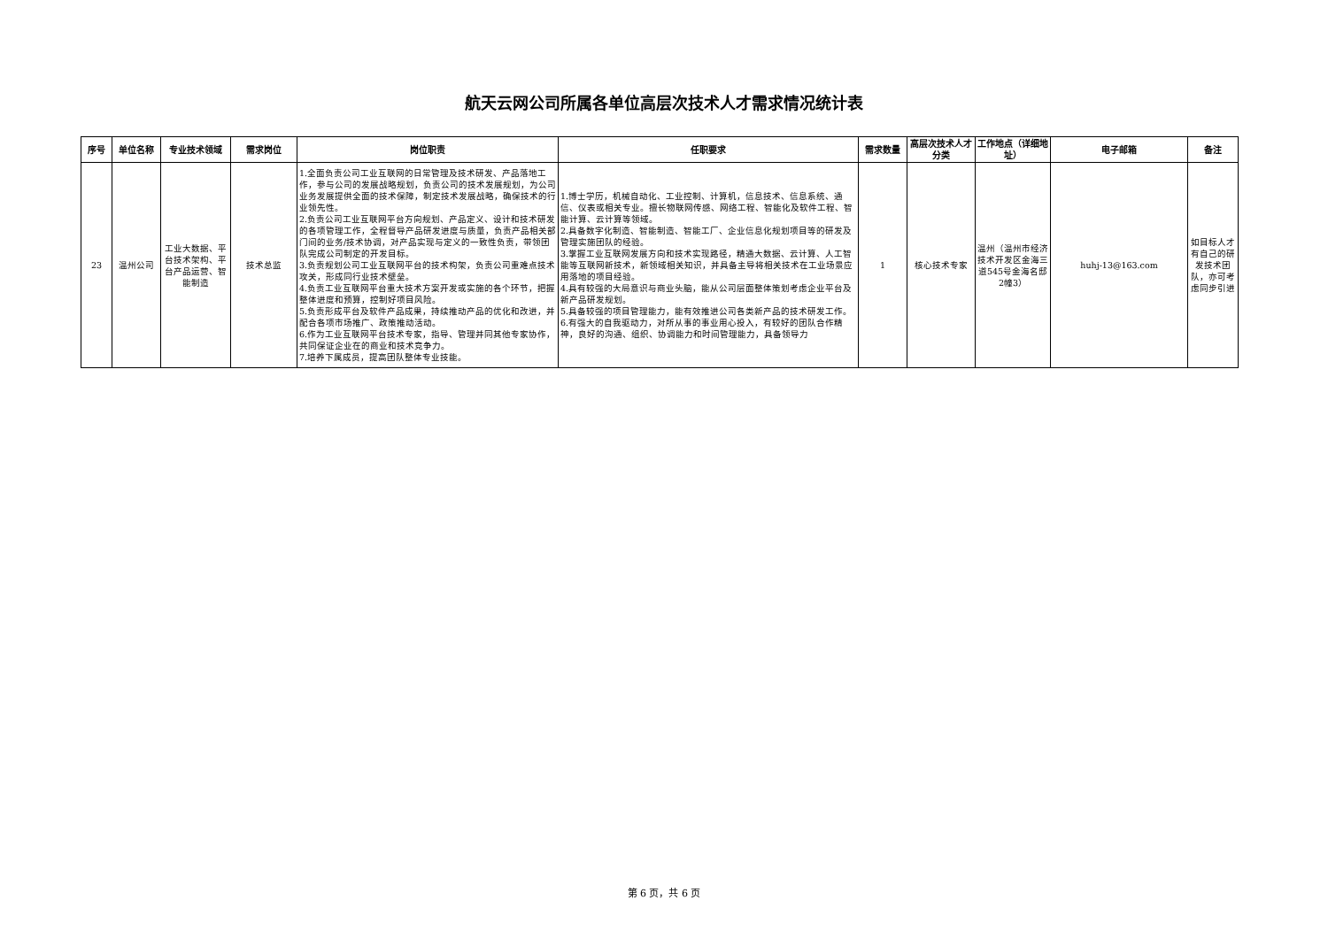航天云网公司所属各单位高层次技术人才需求情况统计表
| 序号 | 单位名称 | 专业技术领域 | 需求岗位 | 岗位职责 | 任职要求 | 需求数量 | 高层次技术人才分类 | 工作地点（详细地址） | 电子邮箱 | 备注 |
| --- | --- | --- | --- | --- | --- | --- | --- | --- | --- | --- |
| 23 | 温州公司 | 工业大数据、平台技术架构、平台产品运营、智能制造 | 技术总监 | 1.全面负责公司工业互联网的日常管理及技术研发、产品落地工作，参与公司的发展战略规划，负责公司的技术发展规划，为公司业务发展提供全面的技术保障，制定技术发展战略，确保技术的行业领先性。 2.负责公司工业互联网平台方向规划、产品定义、设计和技术研发的各项管理工作，全程督导产品研发进度与质量，负责产品相关部门间的业务/技术协调，对产品实现与定义的一致性负责，带领团队完成公司制定的开发目标。 3.负责规划公司工业互联网平台的技术构架，负责公司重难点技术攻关，形成同行业技术壁垒。 4.负责工业互联网平台重大技术方案开发或实施的各个环节，把握整体进度和预算，控制好项目风险。 5.负责形成平台及软件产品成果，持续推动产品的优化和改进，并配合各项市场推广、政策推动活动。 6.作为工业互联网平台技术专家，指导、管理并同其他专家协作，共同保证企业在的商业和技术竞争力。 7.培养下属成员，提高团队整体专业技能。 | 1.博士学历，机械自动化、工业控制、计算机，信息技术、信息系统、通信、仪表或相关专业。擅长物联网传感、网络工程、智能化及软件工程、智能计算、云计算等领域。 2.具备数字化制造、智能制造、智能工厂、企业信息化规划项目等的研发及管理实施团队的经验。 3.掌握工业互联网发展方向和技术实现路径，精通大数据、云计算、人工智能等互联网新技术，新领域相关知识，并具备主导将相关技术在工业场景应用落地的项目经验。 4.具有较强的大局意识与商业头脑，能从公司层面整体策划考虑企业平台及新产品研发规划。 5.具备较强的项目管理能力，能有效推进公司各类新产品的技术研发工作。 6.有强大的自我驱动力，对所从事的事业用心投入，有较好的团队合作精神，良好的沟通、组织、协调能力和时间管理能力，具备领导力 | 1 | 核心技术专家 | 温州（温州市经济技术开发区金海三道545号金海名邸2幢3） | huhj-13@163.com | 如目标人才有自己的研发技术团队，亦可考虑同步引进 |
第 6 页，共 6 页